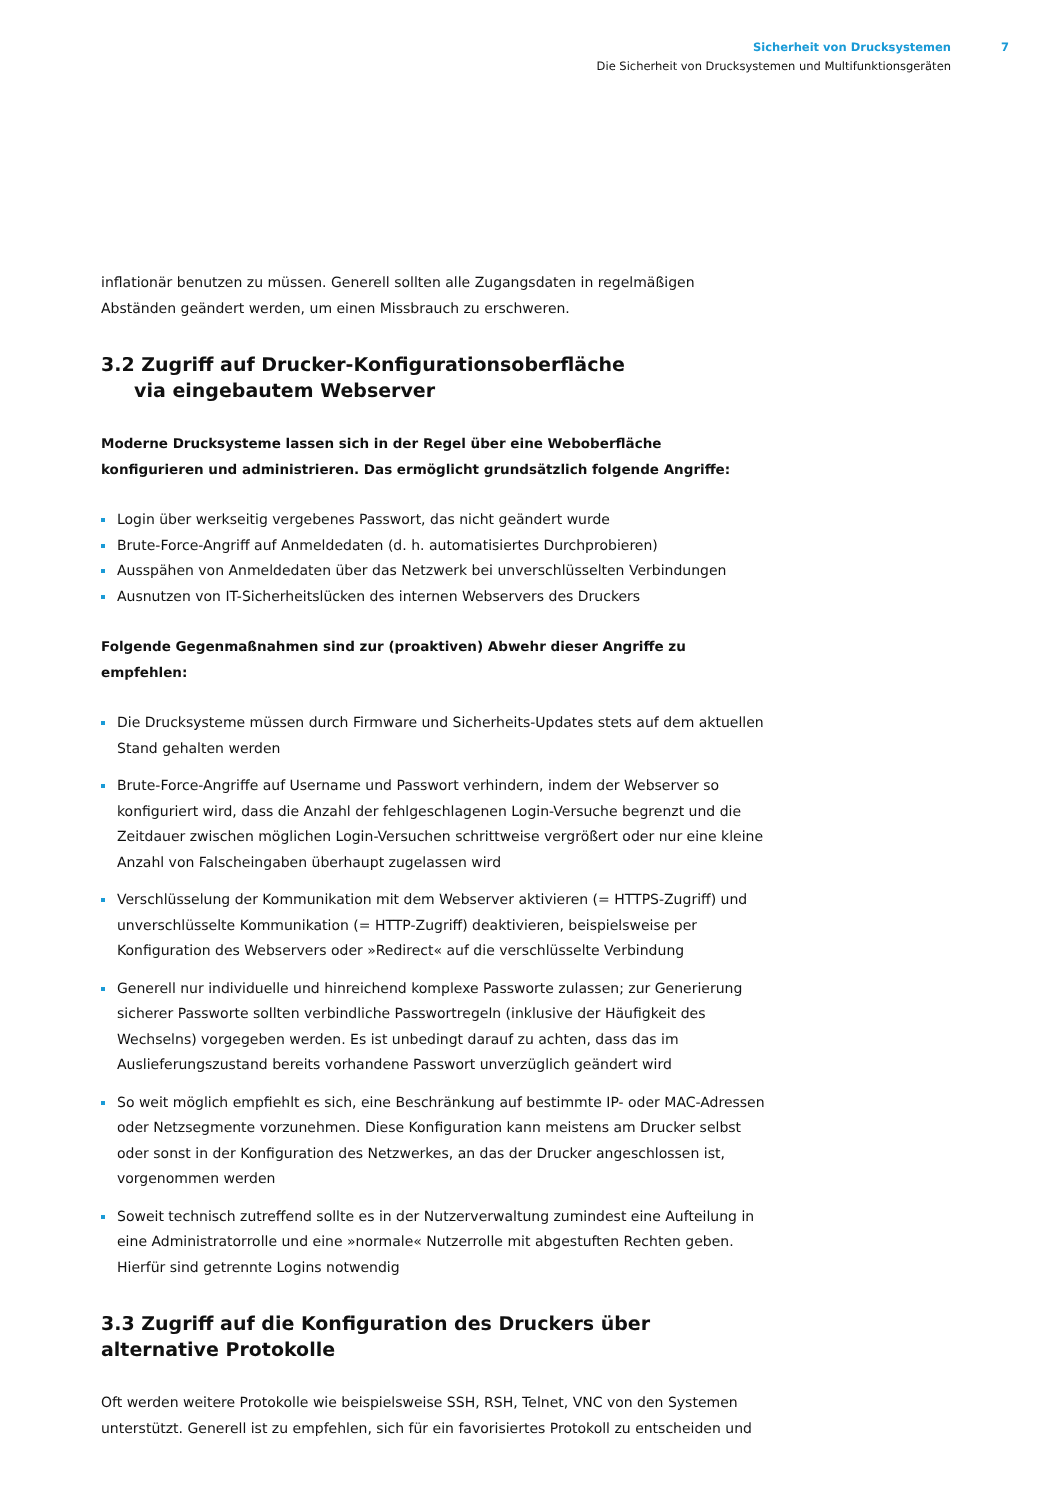Sicherheit von Drucksystemen 7
Die Sicherheit von Drucksystemen und Multifunktionsgeräten
inflationär benutzen zu müssen. Generell sollten alle Zugangsdaten in regelmäßigen Abständen geändert werden, um einen Missbrauch zu erschweren.
3.2 Zugriff auf Drucker-Konfigurationsoberfläche
via eingebautem Webserver
Moderne Drucksysteme lassen sich in der Regel über eine Weboberfläche konfigurieren und administrieren. Das ermöglicht grundsätzlich folgende Angriffe:
Login über werkseitig vergebenes Passwort, das nicht geändert wurde
Brute-Force-Angriff auf Anmeldedaten (d. h. automatisiertes Durchprobieren)
Ausspähen von Anmeldedaten über das Netzwerk bei unverschlüsselten Verbindungen
Ausnutzen von IT-Sicherheitslücken des internen Webservers des Druckers
Folgende Gegenmaßnahmen sind zur (proaktiven) Abwehr dieser Angriffe zu empfehlen:
Die Drucksysteme müssen durch Firmware und Sicherheits-Updates stets auf dem aktuellen Stand gehalten werden
Brute-Force-Angriffe auf Username und Passwort verhindern, indem der Webserver so konfiguriert wird, dass die Anzahl der fehlgeschlagenen Login-Versuche begrenzt und die Zeitdauer zwischen möglichen Login-Versuchen schrittweise vergrößert oder nur eine kleine Anzahl von Falscheingaben überhaupt zugelassen wird
Verschlüsselung der Kommunikation mit dem Webserver aktivieren (= HTTPS-Zugriff) und unverschlüsselte Kommunikation (= HTTP-Zugriff) deaktivieren, beispielsweise per Konfiguration des Webservers oder »Redirect« auf die verschlüsselte Verbindung
Generell nur individuelle und hinreichend komplexe Passworte zulassen; zur Generierung sicherer Passworte sollten verbindliche Passwortregeln (inklusive der Häufigkeit des Wechselns) vorgegeben werden. Es ist unbedingt darauf zu achten, dass das im Auslieferungszustand bereits vorhandene Passwort unverzüglich geändert wird
So weit möglich empfiehlt es sich, eine Beschränkung auf bestimmte IP- oder MAC-Adressen oder Netzsegmente vorzunehmen. Diese Konfiguration kann meistens am Drucker selbst oder sonst in der Konfiguration des Netzwerkes, an das der Drucker angeschlossen ist, vorgenommen werden
Soweit technisch zutreffend sollte es in der Nutzerverwaltung zumindest eine Aufteilung in eine Administratorrolle und eine »normale« Nutzerrolle mit abgestuften Rechten geben. Hierfür sind getrennte Logins notwendig
3.3 Zugriff auf die Konfiguration des Druckers über alternative Protokolle
Oft werden weitere Protokolle wie beispielsweise SSH, RSH, Telnet, VNC von den Systemen unterstützt. Generell ist zu empfehlen, sich für ein favorisiertes Protokoll zu entscheiden und